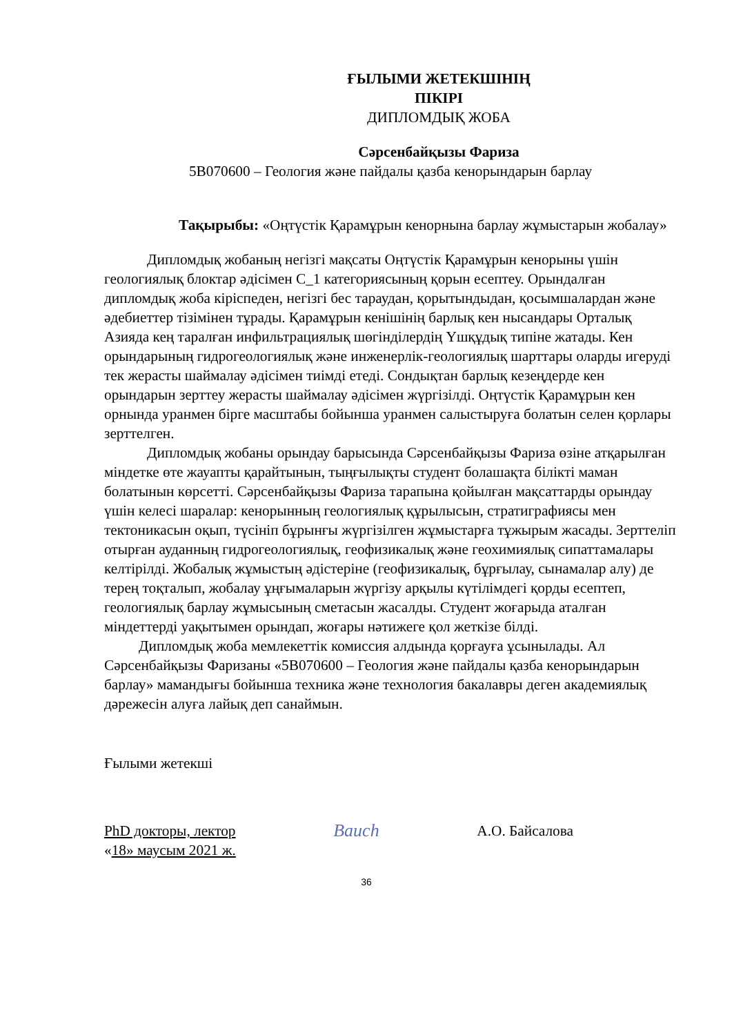ҒЫЛЫМИ ЖЕТЕКШІНІҢ
ПІКІРІ
ДИПЛОМДЫҚ ЖОБА
Сәрсенбайқызы Фариза
5В070600 – Геология және пайдалы қазба кенорындарын барлау
Тақырыбы: «Оңтүстік Қарамұрын кенорнына барлау жұмыстарын жобалау»
Дипломдық жобаның негізгі мақсаты Оңтүстік Қарамұрын кенорыны үшін геологиялық блоктар әдісімен С_1 категориясының қорын есептеу. Орындалған дипломдық жоба кіріспеден, негізгі бес тараудан, қорытындыдан, қосымшалардан және әдебиеттер тізімінен тұрады. Қарамұрын кенішінің барлық кен нысандары Орталық Азияда кең таралған инфильтрациялық шөгінділердің Үшқұдық типіне жатады. Кен орындарының гидрогеологиялық және инженерлік-геологиялық шарттары оларды игеруді тек жерасты шаймалау әдісімен тиімді етеді. Сондықтан барлық кезеңдерде кен орындарын зерттеу жерасты шаймалау әдісімен жүргізілді. Оңтүстік Қарамұрын кен орнында уранмен бірге масштабы бойынша уранмен салыстыруға болатын селен қорлары зерттелген.
Дипломдық жобаны орындау барысында Сәрсенбайқызы Фариза өзіне атқарылған міндетке өте жауапты қарайтынын, тыңғылықты студент болашақта білікті маман болатынын көрсетті. Сәрсенбайқызы Фариза тарапына қойылған мақсаттарды орындау үшін келесі шаралар: кенорынның геологиялық құрылысын, стратиграфиясы мен тектоникасын оқып, түсініп бұрынғы жүргізілген жұмыстарға тұжырым жасады. Зерттеліп отырған ауданның гидрогеологиялық, геофизикалық және геохимиялық сипаттамалары келтірілді. Жобалық жұмыстың әдістеріне (геофизикалық, бұрғылау, сынамалар алу) де терең тоқталып, жобалау ұңғымаларын жүргізу арқылы күтілімдегі қорды есептеп, геологиялық барлау жұмысының сметасын жасалды. Студент жоғарыда аталған міндеттерді уақытымен орындап, жоғары нәтижеге қол жеткізе білді.
Дипломдық жоба мемлекеттік комиссия алдында қорғауға ұсынылады. Ал Сәрсенбайқызы Фаризаны «5В070600 – Геология және пайдалы қазба кенорындарын барлау» мамандығы бойынша техника және технология бакалавры деген академиялық дәрежесін алуға лайық деп санаймын.
Ғылыми жетекші
PhD докторы, лектор Baиch А.О. Байсалова
«18» маусым 2021 ж.
36